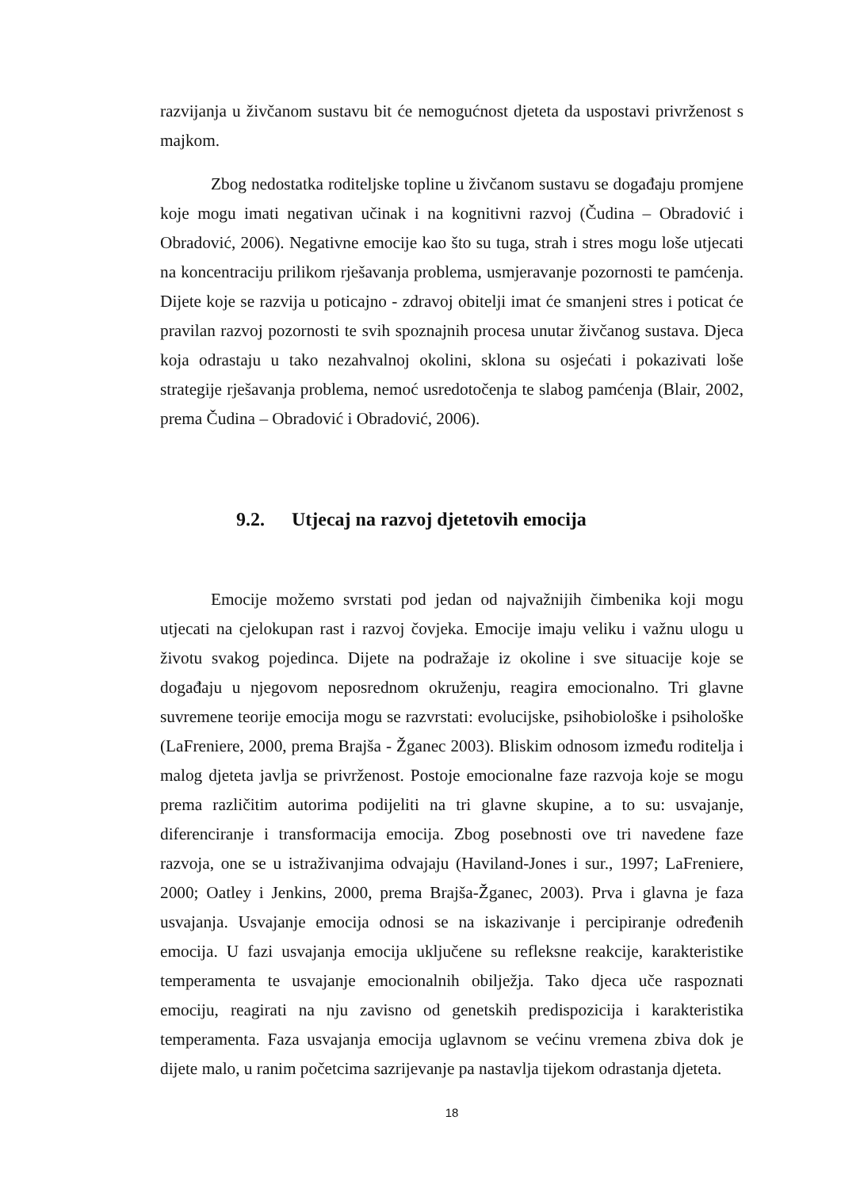razvijanja u živčanom sustavu bit će nemogućnost djeteta da uspostavi privrženost s majkom.
Zbog nedostatka roditeljske topline u živčanom sustavu se događaju promjene koje mogu imati negativan učinak i na kognitivni razvoj (Čudina – Obradović i Obradović, 2006). Negativne emocije kao što su tuga, strah i stres mogu loše utjecati na koncentraciju prilikom rješavanja problema, usmjeravanje pozornosti te pamćenja. Dijete koje se razvija u poticajno - zdravoj obitelji imat će smanjeni stres i poticat će pravilan razvoj pozornosti te svih spoznajnih procesa unutar živčanog sustava. Djeca koja odrastaju u tako nezahvalnoj okolini, sklona su osjećati i pokazivati loše strategije rješavanja problema, nemoć usredotočenja te slabog pamćenja (Blair, 2002, prema Čudina – Obradović i Obradović, 2006).
9.2. Utjecaj na razvoj djetetovih emocija
Emocije možemo svrstati pod jedan od najvažnijih čimbenika koji mogu utjecati na cjelokupan rast i razvoj čovjeka. Emocije imaju veliku i važnu ulogu u životu svakog pojedinca. Dijete na podražaje iz okoline i sve situacije koje se događaju u njegovom neposrednom okruženju, reagira emocionalno. Tri glavne suvremene teorije emocija mogu se razvrstati: evolucijske, psihobiološke i psihološke (LaFreniere, 2000, prema Brajša - Žganec 2003). Bliskim odnosom između roditelja i malog djeteta javlja se privrženost. Postoje emocionalne faze razvoja koje se mogu prema različitim autorima podijeliti na tri glavne skupine, a to su: usvajanje, diferenciranje i transformacija emocija. Zbog posebnosti ove tri navedene faze razvoja, one se u istraživanjima odvajaju (Haviland-Jones i sur., 1997; LaFreniere, 2000; Oatley i Jenkins, 2000, prema Brajša-Žganec, 2003). Prva i glavna je faza usvajanja. Usvajanje emocija odnosi se na iskazivanje i percipiranje određenih emocija. U fazi usvajanja emocija uključene su refleksne reakcije, karakteristike temperamenta te usvajanje emocionalnih obilježja. Tako djeca uče raspoznati emociju, reagirati na nju zavisno od genetskih predispozicija i karakteristika temperamenta. Faza usvajanja emocija uglavnom se većinu vremena zbiva dok je dijete malo, u ranim početcima sazrijevanje pa nastavlja tijekom odrastanja djeteta.
18